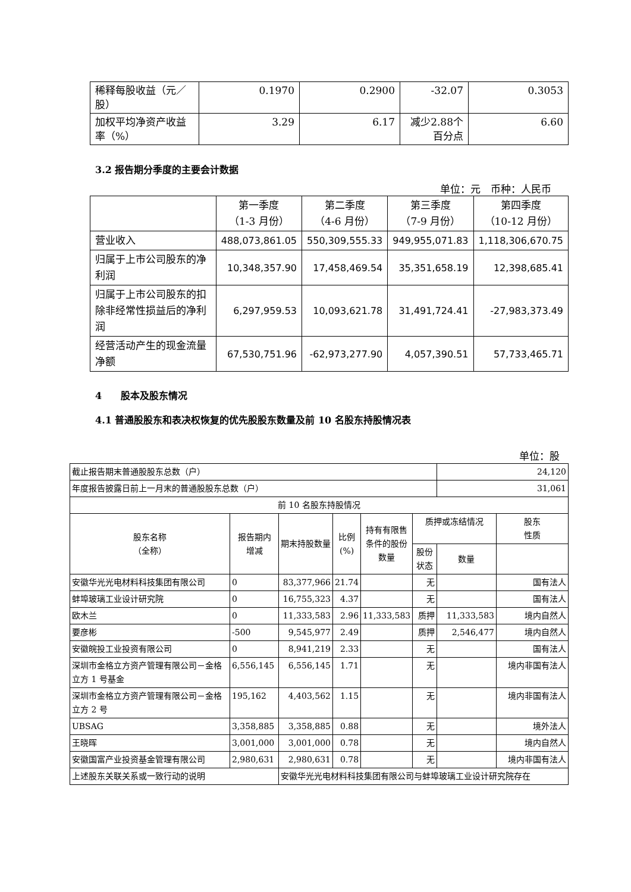| 稀释每股收益（元／股） | 0.1970 | 0.2900 | -32.07 | 0.3053 |
| 加权平均净资产收益率（%） | 3.29 | 6.17 | 减少2.88个百分点 | 6.60 |
3.2 报告期分季度的主要会计数据
单位：元　币种：人民币
| | 第一季度 （1-3 月份） | 第二季度 （4-6 月份） | 第三季度 （7-9 月份） | 第四季度 （10-12 月份） |
| 营业收入 | 488,073,861.05 | 550,309,555.33 | 949,955,071.83 | 1,118,306,670.75 |
| 归属于上市公司股东的净利润 | 10,348,357.90 | 17,458,469.54 | 35,351,658.19 | 12,398,685.41 |
| 归属于上市公司股东的扣除非经常性损益后的净利润 | 6,297,959.53 | 10,093,621.78 | 31,491,724.41 | -27,983,373.49 |
| 经营活动产生的现金流量净额 | 67,530,751.96 | -62,973,277.90 | 4,057,390.51 | 57,733,465.71 |
4　　股本及股东情况
4.1 普通股股东和表决权恢复的优先股股东数量及前 10 名股东持股情况表
单位：股
| 截止报告期末普通股股东总数（户） | | | | | | 24,120 | |
| 年度报告披露日前上一月末的普通股股东总数（户） | | | | | | 31,061 | |
| 前 10 名股东持股情况 | | | | | | | |
| 股东名称 （全称） | 报告期内 增减 | 期末持股数量 | 比例 (%) | 持有有限售条件的股份数量 | 质押或冻结情况 | | 股东 性质 |
| | | | | | 股份 状态 | 数量 | |
| 安徽华光光电材料科技集团有限公司 | 0 | 83,377,966 | 21.74 | | 无 | | 国有法人 |
| 蚌埠玻璃工业设计研究院 | 0 | 16,755,323 | 4.37 | | 无 | | 国有法人 |
| 欧木兰 | 0 | 11,333,583 | 2.96 | 11,333,583 | 质押 | 11,333,583 | 境内自然人 |
| 要彦彬 | -500 | 9,545,977 | 2.49 | | 质押 | 2,546,477 | 境内自然人 |
| 安徽皖投工业投资有限公司 | 0 | 8,941,219 | 2.33 | | 无 | | 国有法人 |
| 深圳市金格立方资产管理有限公司－金格立方 1 号基金 | 6,556,145 | 6,556,145 | 1.71 | | 无 | | 境内非国有法人 |
| 深圳市金格立方资产管理有限公司－金格立方 2 号 | 195,162 | 4,403,562 | 1.15 | | 无 | | 境内非国有法人 |
| UBSAG | 3,358,885 | 3,358,885 | 0.88 | | 无 | | 境外法人 |
| 王晓晖 | 3,001,000 | 3,001,000 | 0.78 | | 无 | | 境内自然人 |
| 安徽国富产业投资基金管理有限公司 | 2,980,631 | 2,980,631 | 0.78 | | 无 | | 境内非国有法人 |
| 上述股东关联关系或一致行动的说明 | | 安徽华光光电材料科技集团有限公司与蚌埠玻璃工业设计研究院存在 | | | | | |